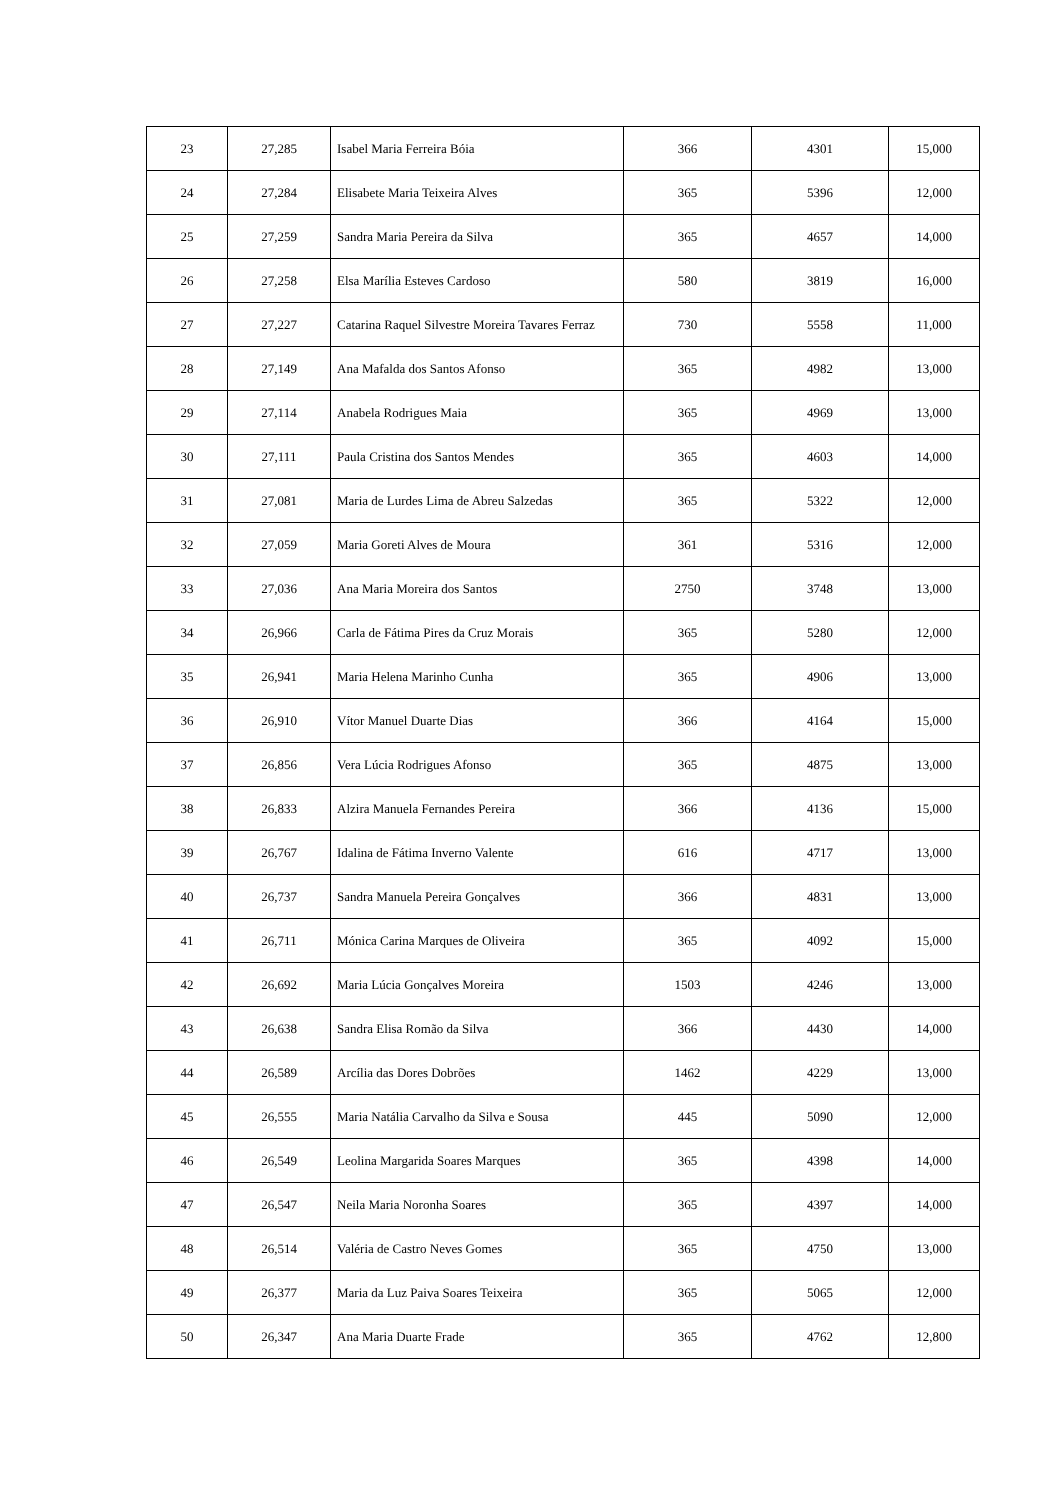| 23 | 27,285 | Isabel Maria Ferreira Bóia | 366 | 4301 | 15,000 |
| 24 | 27,284 | Elisabete Maria Teixeira Alves | 365 | 5396 | 12,000 |
| 25 | 27,259 | Sandra Maria Pereira da Silva | 365 | 4657 | 14,000 |
| 26 | 27,258 | Elsa Marília Esteves Cardoso | 580 | 3819 | 16,000 |
| 27 | 27,227 | Catarina Raquel Silvestre Moreira Tavares Ferraz | 730 | 5558 | 11,000 |
| 28 | 27,149 | Ana Mafalda dos Santos Afonso | 365 | 4982 | 13,000 |
| 29 | 27,114 | Anabela Rodrigues Maia | 365 | 4969 | 13,000 |
| 30 | 27,111 | Paula Cristina dos Santos Mendes | 365 | 4603 | 14,000 |
| 31 | 27,081 | Maria de Lurdes Lima de Abreu Salzedas | 365 | 5322 | 12,000 |
| 32 | 27,059 | Maria Goreti Alves de Moura | 361 | 5316 | 12,000 |
| 33 | 27,036 | Ana Maria Moreira dos Santos | 2750 | 3748 | 13,000 |
| 34 | 26,966 | Carla de Fátima Pires da Cruz Morais | 365 | 5280 | 12,000 |
| 35 | 26,941 | Maria Helena Marinho Cunha | 365 | 4906 | 13,000 |
| 36 | 26,910 | Vítor Manuel Duarte Dias | 366 | 4164 | 15,000 |
| 37 | 26,856 | Vera Lúcia Rodrigues Afonso | 365 | 4875 | 13,000 |
| 38 | 26,833 | Alzira Manuela Fernandes Pereira | 366 | 4136 | 15,000 |
| 39 | 26,767 | Idalina de Fátima Inverno Valente | 616 | 4717 | 13,000 |
| 40 | 26,737 | Sandra Manuela Pereira Gonçalves | 366 | 4831 | 13,000 |
| 41 | 26,711 | Mónica Carina Marques de Oliveira | 365 | 4092 | 15,000 |
| 42 | 26,692 | Maria Lúcia Gonçalves Moreira | 1503 | 4246 | 13,000 |
| 43 | 26,638 | Sandra Elisa Romão da Silva | 366 | 4430 | 14,000 |
| 44 | 26,589 | Arcília das Dores Dobrões | 1462 | 4229 | 13,000 |
| 45 | 26,555 | Maria Natália Carvalho da Silva e Sousa | 445 | 5090 | 12,000 |
| 46 | 26,549 | Leolina Margarida Soares Marques | 365 | 4398 | 14,000 |
| 47 | 26,547 | Neila Maria Noronha Soares | 365 | 4397 | 14,000 |
| 48 | 26,514 | Valéria de Castro Neves Gomes | 365 | 4750 | 13,000 |
| 49 | 26,377 | Maria da Luz Paiva Soares Teixeira | 365 | 5065 | 12,000 |
| 50 | 26,347 | Ana Maria Duarte Frade | 365 | 4762 | 12,800 |